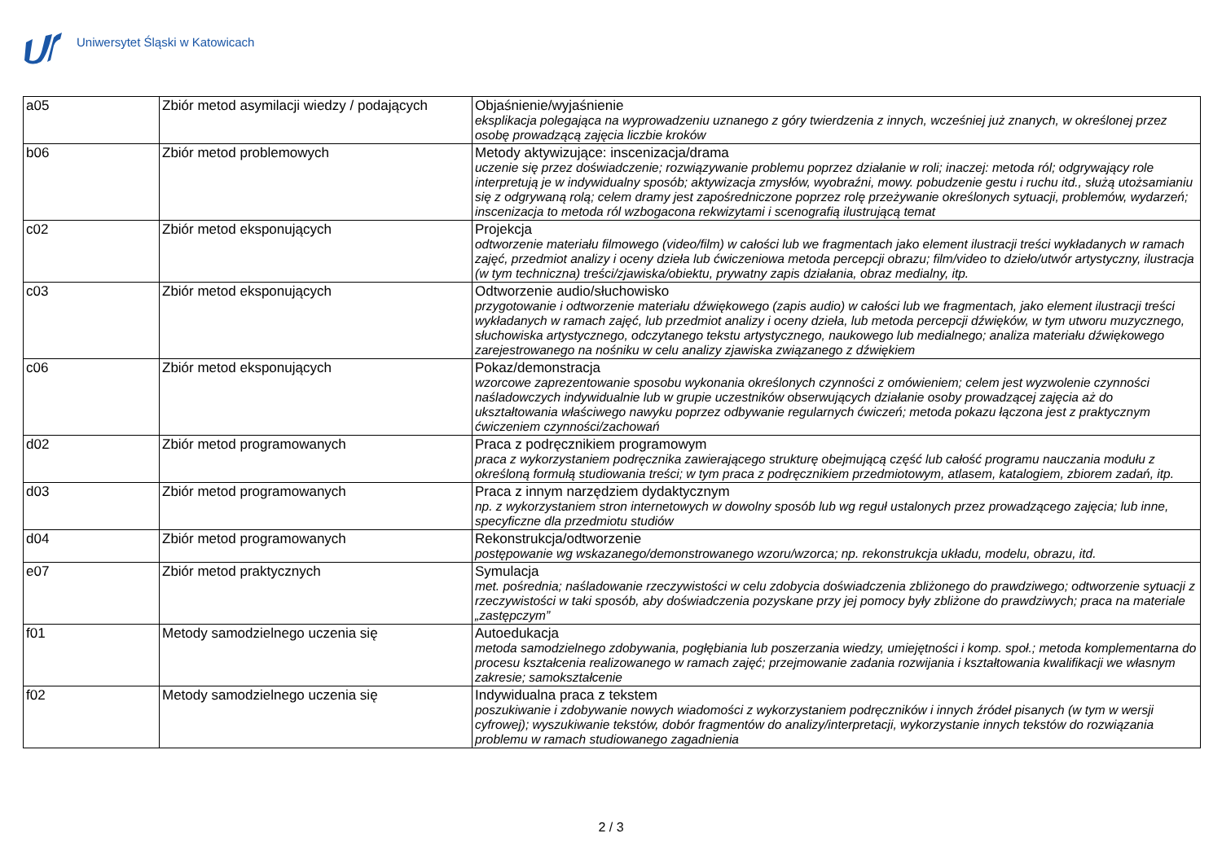Uniwersytet Śląski w Katowicach
| a05 | Zbiór metod asymilacji wiedzy / podających | Objaśnienie/wyjaśnienie eksplikacja polegająca na wyprowadzeniu uznanego z góry twierdzenia z innych, wcześniej już znanych, w określonej przez osobę prowadzącą zajęcia liczbie kroków |
| b06 | Zbiór metod problemowych | Metody aktywizujące: inscenizacja/drama uczenie się przez doświadczenie; rozwiązywanie problemu poprzez działanie w roli; inaczej: metoda ról; odgrywający role interpretują je w indywidualny sposób; aktywizacja zmysłów, wyobraźni, mowy. pobudzenie gestu i ruchu itd., służą utożsamianiu się z odgrywaną rolą; celem dramy jest zapośredniczone poprzez rolę przeżywanie określonych sytuacji, problemów, wydarzeń; inscenizacja to metoda ról wzbogacona rekwizytami i scenografią ilustrującą temat |
| c02 | Zbiór metod eksponujących | Projekcja odtworzenie materiału filmowego (video/film) w całości lub we fragmentach jako element ilustracji treści wykładanych w ramach zajęć, przedmiot analizy i oceny dzieła lub ćwiczeniowa metoda percepcji obrazu; film/video to dzieło/utwór artystyczny, ilustracja (w tym techniczna) treści/zjawiska/obiektu, prywatny zapis działania, obraz medialny, itp. |
| c03 | Zbiór metod eksponujących | Odtworzenie audio/słuchowisko przygotowanie i odtworzenie materiału dźwiękowego (zapis audio) w całości lub we fragmentach, jako element ilustracji treści wykładanych w ramach zajęć, lub przedmiot analizy i oceny dzieła, lub metoda percepcji dźwięków, w tym utworu muzycznego, słuchowiska artystycznego, odczytanego tekstu artystycznego, naukowego lub medialnego; analiza materiału dźwiękowego zarejestrowanego na nośniku w celu analizy zjawiska związanego z dźwiękiem |
| c06 | Zbiór metod eksponujących | Pokaz/demonstracja wzorcowe zaprezentowanie sposobu wykonania określonych czynności z omówieniem; celem jest wyzwolenie czynności naśladowczych indywidualnie lub w grupie uczestników obserwujących działanie osoby prowadzącej zajęcia aż do ukształtowania właściwego nawyku poprzez odbywanie regularnych ćwiczeń; metoda pokazu łączona jest z praktycznym ćwiczeniem czynności/zachowań |
| d02 | Zbiór metod programowanych | Praca z podręcznikiem programowym praca z wykorzystaniem podręcznika zawierającego strukturę obejmującą część lub całość programu nauczania modułu z określoną formułą studiowania treści; w tym praca z podręcznikiem przedmiotowym, atlasem, katalogiem, zbiorem zadań, itp. |
| d03 | Zbiór metod programowanych | Praca z innym narzędziem dydaktycznym np. z wykorzystaniem stron internetowych w dowolny sposób lub wg reguł ustalonych przez prowadzącego zajęcia; lub inne, specyficzne dla przedmiotu studiów |
| d04 | Zbiór metod programowanych | Rekonstrukcja/odtworzenie postępowanie wg wskazanego/demonstrowanego wzoru/wzorca; np. rekonstrukcja układu, modelu, obrazu, itd. |
| e07 | Zbiór metod praktycznych | Symulacja met. pośrednia; naśladowanie rzeczywistości w celu zdobycia doświadczenia zbliżonego do prawdziwego; odtworzenie sytuacji z rzeczywistości w taki sposób, aby doświadczenia pozyskane przy jej pomocy były zbliżone do prawdziwych; praca na materiale „zastępczym” |
| f01 | Metody samodzielnego uczenia się | Autoedukacja metoda samodzielnego zdobywania, pogłębiania lub poszerzania wiedzy, umiejętności i komp. społ.; metoda komplementarna do procesu kształcenia realizowanego w ramach zajęć; przejmowanie zadania rozwijania i kształtowania kwalifikacji we własnym zakresie; samokształcenie |
| f02 | Metody samodzielnego uczenia się | Indywidualna praca z tekstem poszukiwanie i zdobywanie nowych wiadomości z wykorzystaniem podręczników i innych źródeł pisanych (w tym w wersji cyfrowej); wyszukiwanie tekstów, dobór fragmentów do analizy/interpretacji, wykorzystanie innych tekstów do rozwiązania problemu w ramach studiowanego zagadnienia |
2 / 3